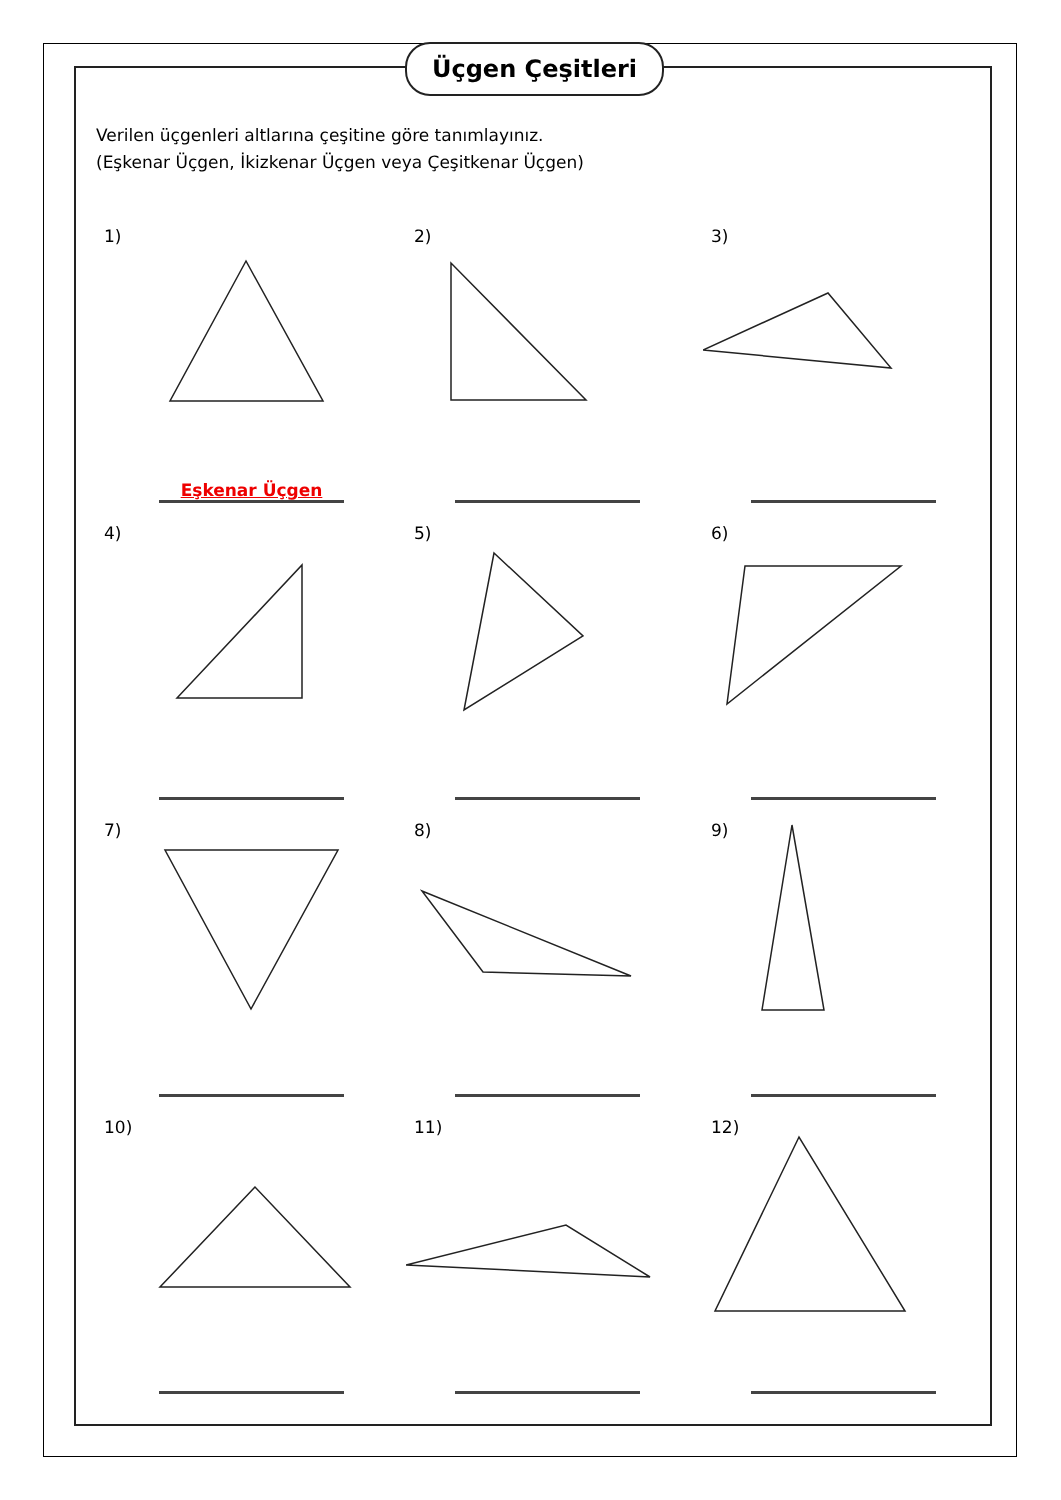Üçgen Çeşitleri
Verilen üçgenleri altlarına çeşitine göre tanımlayınız.
(Eşkenar Üçgen, İkizkenar Üçgen veya Çeşitkenar Üçgen)
1)
Eşkenar Üçgen
2)
3)
4)
5)
6)
7)
8)
9)
10)
11)
12)